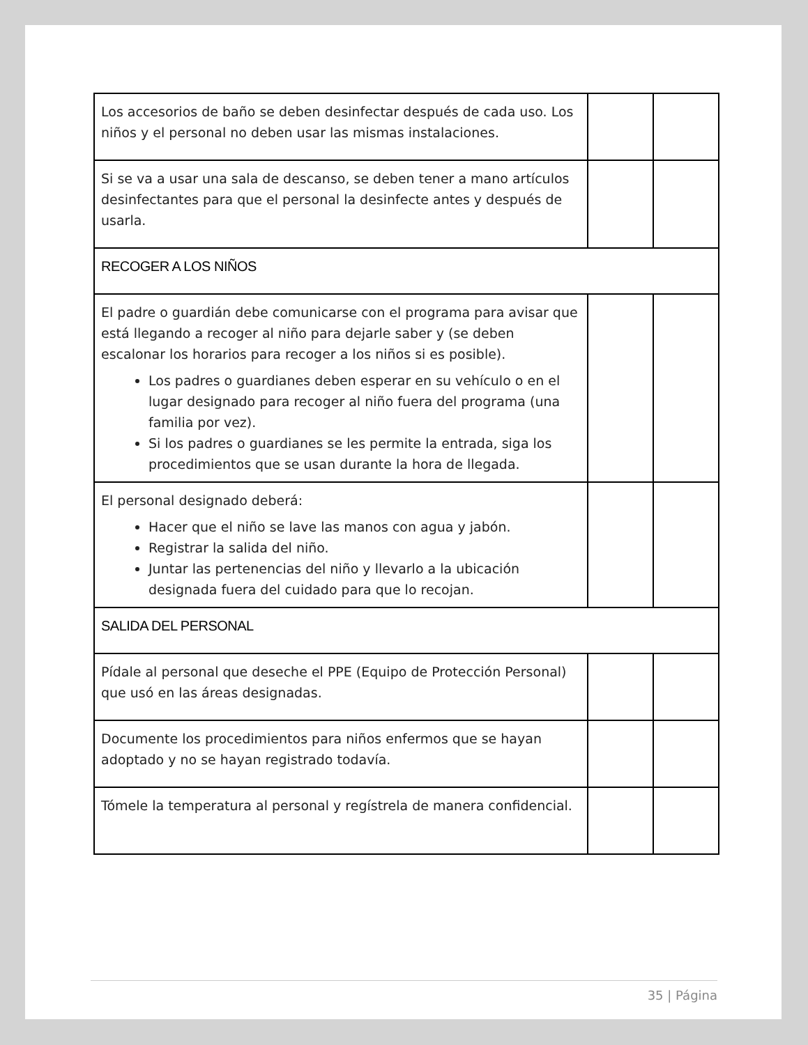| Los accesorios de baño se deben desinfectar después de cada uso. Los niños y el personal no deben usar las mismas instalaciones. | | |
| Si se va a usar una sala de descanso, se deben tener a mano artículos desinfectantes para que el personal la desinfecte antes y después de usarla. | | |
| RECOGER A LOS NIÑOS | | |
| El padre o guardián debe comunicarse con el programa para avisar que está llegando a recoger al niño para dejarle saber y (se deben escalonar los horarios para recoger a los niños si es posible). Los padres o guardianes deben esperar en su vehículo o en el lugar designado para recoger al niño fuera del programa (una familia por vez). Si los padres o guardianes se les permite la entrada, siga los procedimientos que se usan durante la hora de llegada. | | |
| El personal designado deberá: Hacer que el niño se lave las manos con agua y jabón. Registrar la salida del niño. Juntar las pertenencias del niño y llevarlo a la ubicación designada fuera del cuidado para que lo recojan. | | |
| SALIDA DEL PERSONAL | | |
| Pídale al personal que deseche el PPE (Equipo de Protección Personal) que usó en las áreas designadas. | | |
| Documente los procedimientos para niños enfermos que se hayan adoptado y no se hayan registrado todavía. | | |
| Tómele la temperatura al personal y regístrela de manera confidencial. | | |
35 | Página